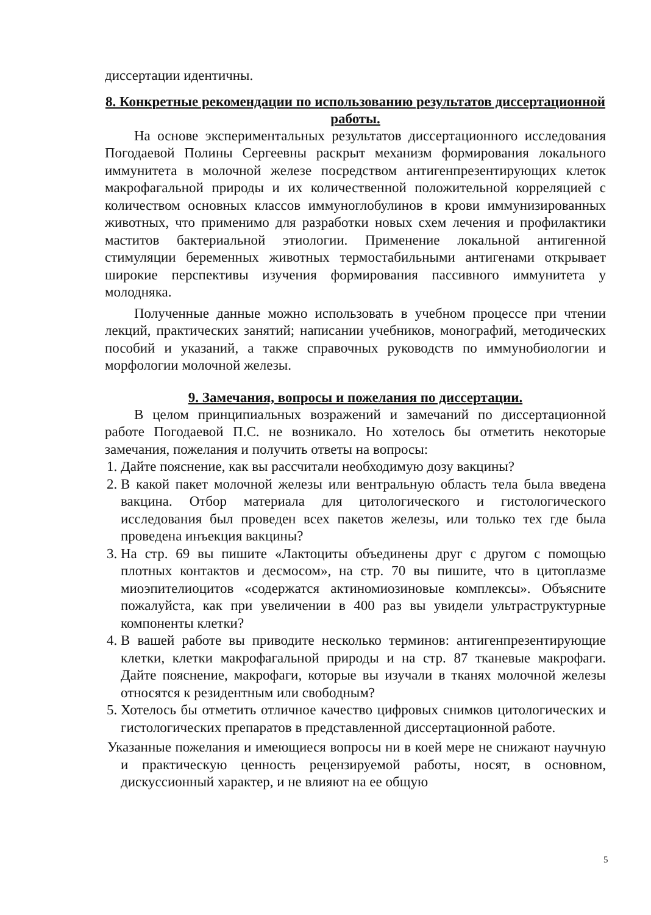диссертации идентичны.
8. Конкретные рекомендации по использованию результатов диссертационной работы.
На основе экспериментальных результатов диссертационного исследования Погодаевой Полины Сергеевны раскрыт механизм формирования локального иммунитета в молочной железе посредством антигенпрезентирующих клеток макрофагальной природы и их количественной положительной корреляцией с количеством основных классов иммуноглобулинов в крови иммунизированных животных, что применимо для разработки новых схем лечения и профилактики маститов бактериальной этиологии. Применение локальной антигенной стимуляции беременных животных термостабильными антигенами открывает широкие перспективы изучения формирования пассивного иммунитета у молодняка.
Полученные данные можно использовать в учебном процессе при чтении лекций, практических занятий; написании учебников, монографий, методических пособий и указаний, а также справочных руководств по иммунобиологии и морфологии молочной железы.
9. Замечания, вопросы и пожелания по диссертации.
В целом принципиальных возражений и замечаний по диссертационной работе Погодаевой П.С. не возникало. Но хотелось бы отметить некоторые замечания, пожелания и получить ответы на вопросы:
1. Дайте пояснение, как вы рассчитали необходимую дозу вакцины?
2. В какой пакет молочной железы или вентральную область тела была введена вакцина. Отбор материала для цитологического и гистологического исследования был проведен всех пакетов железы, или только тех где была проведена инъекция вакцины?
3. На стр. 69 вы пишите «Лактоциты объединены друг с другом с помощью плотных контактов и десмосом», на стр. 70 вы пишите, что в цитоплазме миоэпителиоцитов «содержатся актиномиозиновые комплексы». Объясните пожалуйста, как при увеличении в 400 раз вы увидели ультраструктурные компоненты клетки?
4. В вашей работе вы приводите несколько терминов: антигенпрезентирующие клетки, клетки макрофагальной природы и на стр. 87 тканевые макрофаги. Дайте пояснение, макрофаги, которые вы изучали в тканях молочной железы относятся к резидентным или свободным?
5. Хотелось бы отметить отличное качество цифровых снимков цитологических и гистологических препаратов в представленной диссертационной работе.
Указанные пожелания и имеющиеся вопросы ни в коей мере не снижают научную и практическую ценность рецензируемой работы, носят, в основном, дискуссионный характер, и не влияют на ее общую
5